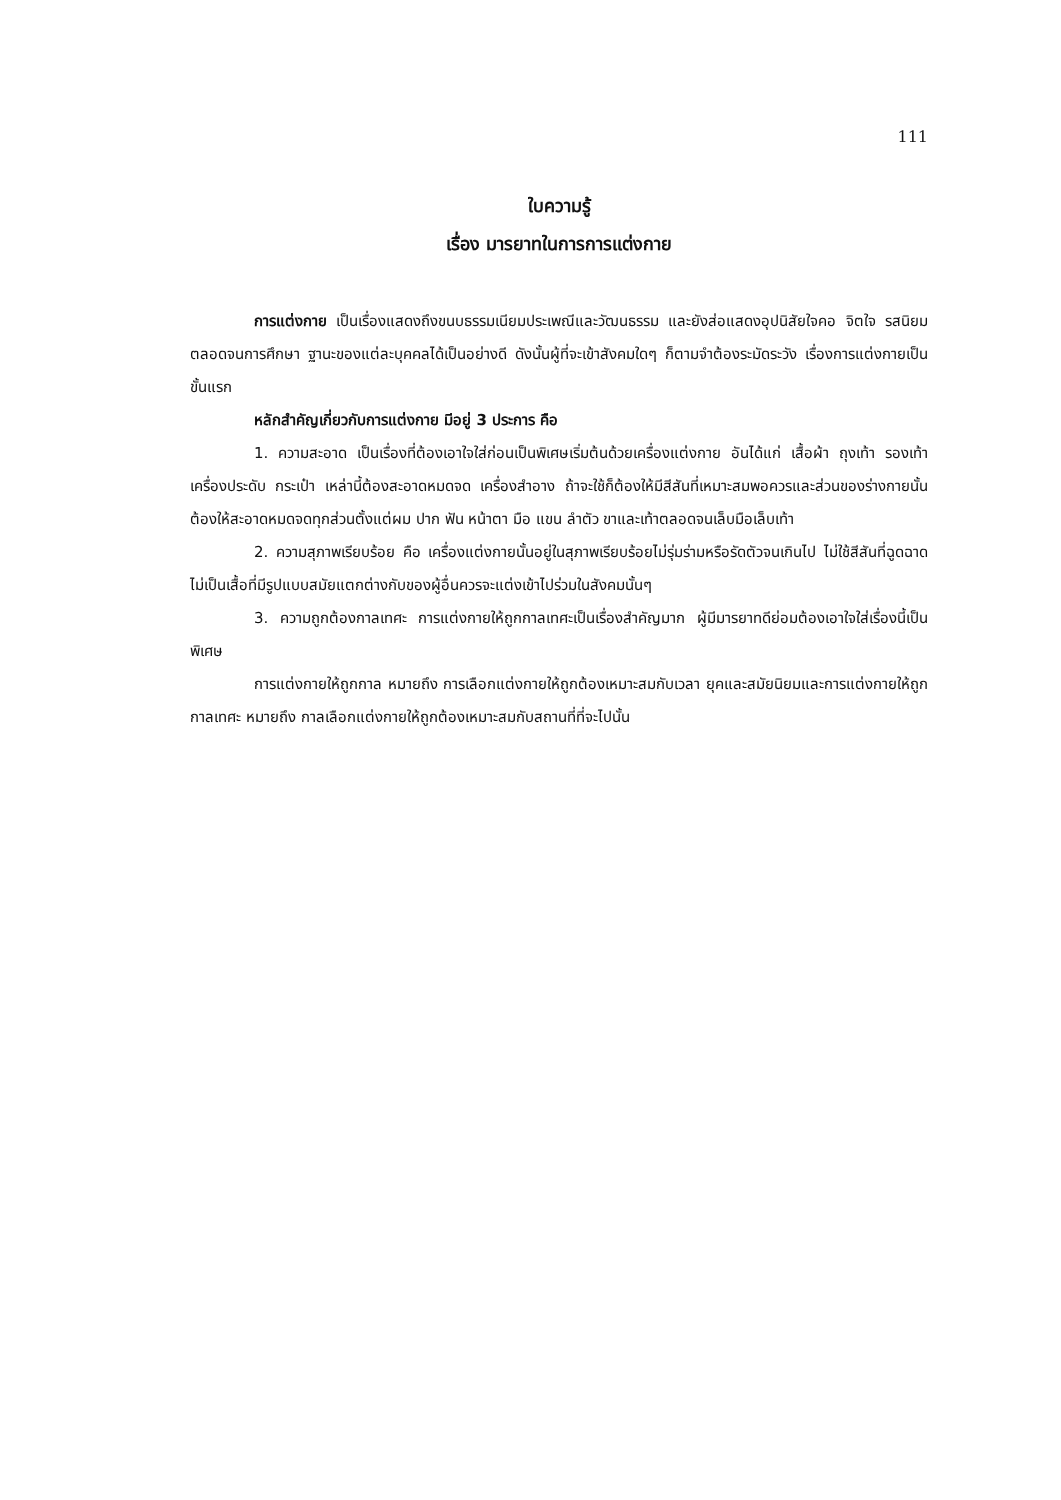111
ใบความรู้
เรื่อง มารยาทในการการแต่งกาย
การแต่งกาย เป็นเรื่องแสดงถึงขนบธรรมเนียมประเพณีและวัฒนธรรม และยังส่อแสดงอุปนิสัยใจคอ จิตใจ รสนิยม ตลอดจนการศึกษา ฐานะของแต่ละบุคคลได้เป็นอย่างดี ดังนั้นผู้ที่จะเข้าสังคมใดๆ ก็ตามจำต้องระมัดระวัง เรื่องการแต่งกายเป็นขั้นแรก
หลักสำคัญเกี่ยวกับการแต่งกาย มีอยู่ 3 ประการ คือ
1. ความสะอาด เป็นเรื่องที่ต้องเอาใจใส่ก่อนเป็นพิเศษเริ่มต้นด้วยเครื่องแต่งกาย อันได้แก่ เสื้อผ้า ถุงเท้า รองเท้า เครื่องประดับ กระเป๋า เหล่านี้ต้องสะอาดหมดจด เครื่องสำอาง ถ้าจะใช้ก็ต้องให้มีสีสันที่เหมาะสมพอควรและส่วนของร่างกายนั้นต้องให้สะอาดหมดจดทุกส่วนตั้งแต่ผม ปาก ฟัน หน้าตา มือ แขน ลำตัว ขาและเท้าตลอดจนเล็บมือเล็บเท้า
2. ความสุภาพเรียบร้อย คือ เครื่องแต่งกายนั้นอยู่ในสุภาพเรียบร้อยไม่รุ่มร่ามหรือรัดตัวจนเกินไป ไม่ใช้สีสันที่ฉูดฉาด ไม่เป็นเสื้อที่มีรูปแบบสมัยแตกต่างกับของผู้อื่นควรจะแต่งเข้าไปร่วมในสังคมนั้นๆ
3. ความถูกต้องกาลเทศะ การแต่งกายให้ถูกกาลเทศะเป็นเรื่องสำคัญมาก ผู้มีมารยาทดีย่อมต้องเอาใจใส่เรื่องนี้เป็นพิเศษ
การแต่งกายให้ถูกกาล หมายถึง การเลือกแต่งกายให้ถูกต้องเหมาะสมกับเวลา ยุคและสมัยนิยมและการแต่งกายให้ถูกกาลเทศะ หมายถึง กาลเลือกแต่งกายให้ถูกต้องเหมาะสมกับสถานที่ที่จะไปนั้น